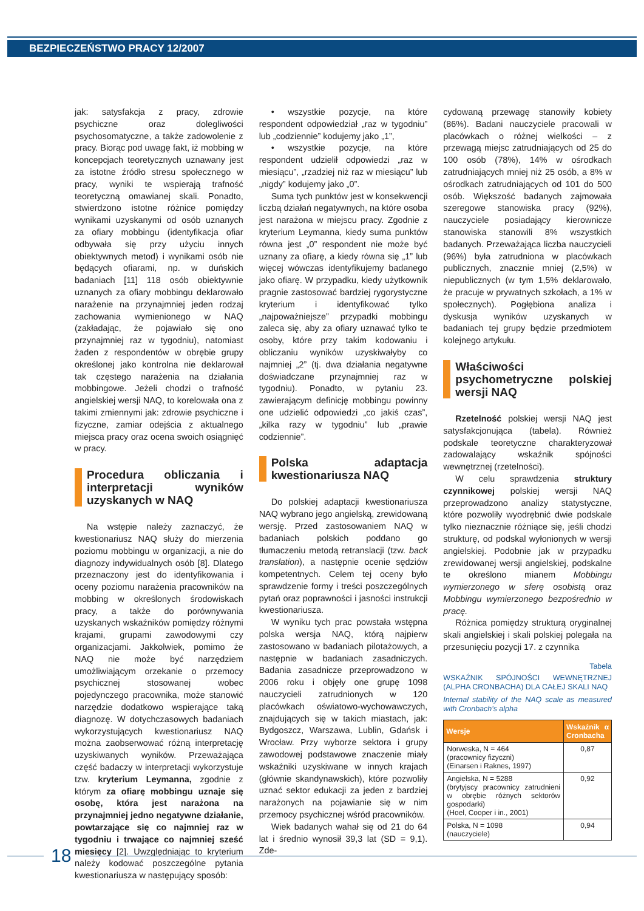BEZPIECZEŃSTWO PRACY 12/2007
jak: satysfakcja z pracy, zdrowie psychiczne oraz dolegliwości psychosomatyczne, a także zadowolenie z pracy. Biorąc pod uwagę fakt, iż mobbing w koncepcjach teoretycznych uznawany jest za istotne źródło stresu społecznego w pracy, wyniki te wspierają trafność teoretyczną omawianej skali. Ponadto, stwierdzono istotne różnice pomiędzy wynikami uzyskanymi od osób uznanych za ofiary mobbingu (identyfikacja ofiar odbywała się przy użyciu innych obiektywnych metod) i wynikami osób nie będących ofiarami, np. w duńskich badaniach [11] 118 osób obiektywnie uznanych za ofiary mobbingu deklarowało narażenie na przynajmniej jeden rodzaj zachowania wymienionego w NAQ (zakładając, że pojawiało się ono przynajmniej raz w tygodniu), natomiast żaden z respondentów w obrębie grupy określonej jako kontrolna nie deklarował tak częstego narażenia na działania mobbingowe. Jeżeli chodzi o trafność angielskiej wersji NAQ, to korelowała ona z takimi zmiennymi jak: zdrowie psychiczne i fizyczne, zamiar odejścia z aktualnego miejsca pracy oraz ocena swoich osiągnięć w pracy.
Procedura obliczania i interpretacji wyników uzyskanych w NAQ
Na wstępie należy zaznaczyć, że kwestionariusz NAQ służy do mierzenia poziomu mobbingu w organizacji, a nie do diagnozy indywidualnych osób [8]. Dlatego przeznaczony jest do identyfikowania i oceny poziomu narażenia pracowników na mobbing w określonych środowiskach pracy, a także do porównywania uzyskanych wskaźników pomiędzy różnymi krajami, grupami zawodowymi czy organizacjami. Jakkolwiek, pomimo że NAQ nie może być narzędziem umożliwiającym orzekanie o przemocy psychicznej stosowanej wobec pojedynczego pracownika, może stanowić narzędzie dodatkowo wspierające taką diagnozę. W dotychczasowych badaniach wykorzystujących kwestionariusz NAQ można zaobserwować różną interpretację uzyskiwanych wyników. Przeważająca część badaczy w interpretacji wykorzystuje tzw. kryterium Leymanna, zgodnie z którym za ofiarę mobbingu uznaje się osobę, która jest narażona na przynajmniej jedno negatywne działanie, powtarzające się co najmniej raz w tygodniu i trwające co najmniej sześć miesięcy [2]. Uwzględniając to kryterium należy kodować poszczególne pytania kwestionariusza w następujący sposób:
• wszystkie pozycje, na które respondent odpowiedział „raz w tygodniu” lub „codziennie” kodujemy jako „1”,
• wszystkie pozycje, na które respondent udzielił odpowiedzi „raz w miesiącu”, „rzadziej niż raz w miesiącu” lub „nigdy” kodujemy jako „0”.
Suma tych punktów jest w konsekwencji liczbą działań negatywnych, na które osoba jest narażona w miejscu pracy. Zgodnie z kryterium Leymanna, kiedy suma punktów równa jest „0” respondent nie może być uznany za ofiarę, a kiedy równa się „1” lub więcej wówczas identyfikujemy badanego jako ofiarę. W przypadku, kiedy użytkownik pragnie zastosować bardziej rygorystyczne kryterium i identyfikować tylko „najpoważniejsze” przypadki mobbingu zaleca się, aby za ofiary uznawać tylko te osoby, które przy takim kodowaniu i obliczaniu wyników uzyskiwałyby co najmniej „2” (tj. dwa działania negatywne doświadczane przynajmniej raz w tygodniu). Ponadto, w pytaniu 23. zawierającym definicję mobbingu powinny one udzielić odpowiedzi „co jakiś czas”, „kilka razy w tygodniu” lub „prawie codziennie”.
Polska adaptacja kwestionariusza NAQ
Do polskiej adaptacji kwestionariusza NAQ wybrano jego angielską, zrewidowaną wersję. Przed zastosowaniem NAQ w badaniach polskich poddano go tłumaczeniu metodą retranslacji (tzw. back translation), a następnie ocenie sędziów kompetentnych. Celem tej oceny było sprawdzenie formy i treści poszczególnych pytań oraz poprawności i jasności instrukcji kwestionariusza.
W wyniku tych prac powstała wstępna polska wersja NAQ, którą najpierw zastosowano w badaniach pilotażowych, a następnie w badaniach zasadniczych. Badania zasadnicze przeprowadzono w 2006 roku i objęły one grupę 1098 nauczycieli zatrudnionych w 120 placówkach oświatowo-wychowawczych, znajdujących się w takich miastach, jak: Bydgoszcz, Warszawa, Lublin, Gdańsk i Wrocław. Przy wyborze sektora i grupy zawodowej podstawowe znaczenie miały wskaźniki uzyskiwane w innych krajach (głównie skandynawskich), które pozwoliły uznać sektor edukacji za jeden z bardziej narażonych na pojawianie się w nim przemocy psychicznej wśród pracowników.
Wiek badanych wahał się od 21 do 64 lat i średnio wynosił 39,3 lat (SD = 9,1). Zde-
cydowaną przewagę stanowiły kobiety (86%). Badani nauczyciele pracowali w placówkach o różnej wielkości – z przewagą miejsc zatrudniających od 25 do 100 osób (78%), 14% w ośrodkach zatrudniających mniej niż 25 osób, a 8% w ośrodkach zatrudniających od 101 do 500 osób. Większość badanych zajmowała szeregowe stanowiska pracy (92%), nauczyciele posiadający kierownicze stanowiska stanowili 8% wszystkich badanych. Przeważająca liczba nauczycieli (96%) była zatrudniona w placówkach publicznych, znacznie mniej (2,5%) w niepublicznych (w tym 1,5% deklarowało, że pracuje w prywatnych szkołach, a 1% w społecznych). Pogłębiona analiza i dyskusja wyników uzyskanych w badaniach tej grupy będzie przedmiotem kolejnego artykułu.
Właściwości psychometryczne polskiej wersji NAQ
Rzetelność polskiej wersji NAQ jest satysfakcjonująca (tabela). Również podskale teoretyczne charakteryzował zadowalający wskaźnik spójności wewnętrznej (rzetelności).
W celu sprawdzenia struktury czynnikowej polskiej wersji NAQ przeprowadzono analizy statystyczne, które pozwoliły wyodrębnić dwie podskale tylko nieznacznie różniące się, jeśli chodzi strukturę, od podskal wyłonionych w wersji angielskiej. Podobnie jak w przypadku zrewidowanej wersji angielskiej, podskalne te określono mianem Mobbingu wymierzonego w sferę osobistą oraz Mobbingu wymierzonego bezpośrednio w pracę.
Różnica pomiędzy strukturą oryginalnej skali angielskiej i skali polskiej polegała na przesunięciu pozycji 17. z czynnika
Tabela
WSKAŹNIK SPÓJNOŚCI WEWNĘTRZNEJ (ALPHA CRONBACHA) DLA CAŁEJ SKALI NAQ
Internal stability of the NAQ scale as measured with Cronbach's alpha
| Wersje | Wskaźnik α Cronbacha |
| --- | --- |
| Norweska, N = 464 (pracownicy fizyczni) (Einarsen i Raknes, 1997) | 0,87 |
| Angielska, N = 5288 (brytyjscy pracownicy zatrudnieni w obrębie różnych sektorów gospodarki) (Hoel, Cooper i in., 2001) | 0,92 |
| Polska, N = 1098 (nauczyciele) | 0,94 |
18